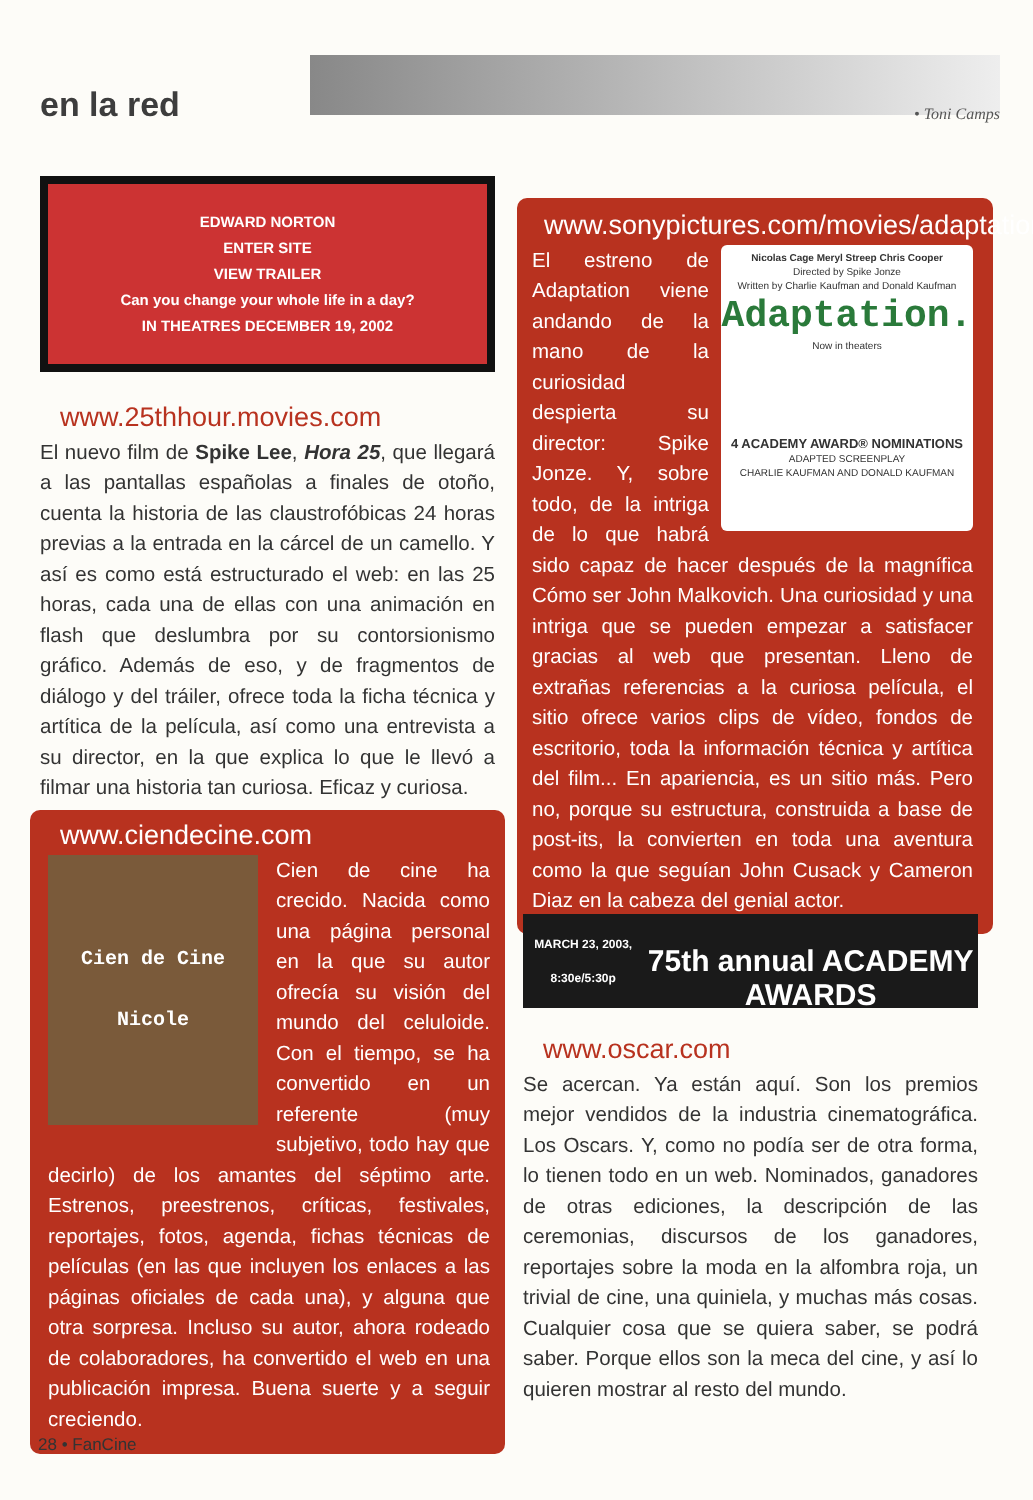en la red • Toni Camps
EDWARD NORTON
ENTER SITE
VIEW TRAILER
Can you change your whole life in a day?
IN THEATRES DECEMBER 19, 2002
www.25thhour.movies.com
El nuevo film de Spike Lee, Hora 25, que llegará a las pantallas españolas a finales de otoño, cuenta la historia de las claustrofóbicas 24 horas previas a la entrada en la cárcel de un camello. Y así es como está estructurado el web: en las 25 horas, cada una de ellas con una animación en flash que deslumbra por su contorsionismo gráfico. Además de eso, y de fragmentos de diálogo y del tráiler, ofrece toda la ficha técnica y artítica de la película, así como una entrevista a su director, en la que explica lo que le llevó a filmar una historia tan curiosa. Eficaz y curiosa.
www.ciendecine.com
Cien de Cine
Nicole
Cien de cine ha crecido. Nacida como una página personal en la que su autor ofrecía su visión del mundo del celuloide. Con el tiempo, se ha convertido en un referente (muy subjetivo, todo hay que decirlo) de los amantes del séptimo arte. Estrenos, preestrenos, críticas, festivales, reportajes, fotos, agenda, fichas técnicas de películas (en las que incluyen los enlaces a las páginas oficiales de cada una), y alguna que otra sorpresa. Incluso su autor, ahora rodeado de colaboradores, ha convertido el web en una publicación impresa. Buena suerte y a seguir creciendo.
www.sonypictures.com/movies/adaptation
Nicolas Cage Meryl Streep Chris Cooper
Directed by Spike Jonze
Written by Charlie Kaufman and Donald Kaufman
Adaptation.
Now in theaters
4 ACADEMY AWARD® NOMINATIONS
ADAPTED SCREENPLAY
CHARLIE KAUFMAN AND DONALD KAUFMAN
El estreno de Adaptation viene andando de la mano de la curiosidad despierta su director: Spike Jonze. Y, sobre todo, de la intriga de lo que habrá sido capaz de hacer después de la magnífica Cómo ser John Malkovich. Una curiosidad y una intriga que se pueden empezar a satisfacer gracias al web que presentan. Lleno de extrañas referencias a la curiosa película, el sitio ofrece varios clips de vídeo, fondos de escritorio, toda la información técnica y artítica del film... En apariencia, es un sitio más. Pero no, porque su estructura, construida a base de post-its, la convierten en toda una aventura como la que seguían John Cusack y Cameron Diaz en la cabeza del genial actor.
MARCH 23, 2003, 8:30e/5:30p
75th annual ACADEMY AWARDS
www.oscar.com
Se acercan. Ya están aquí. Son los premios mejor vendidos de la industria cinematográfica. Los Oscars. Y, como no podía ser de otra forma, lo tienen todo en un web. Nominados, ganadores de otras ediciones, la descripción de las ceremonias, discursos de los ganadores, reportajes sobre la moda en la alfombra roja, un trivial de cine, una quiniela, y muchas más cosas. Cualquier cosa que se quiera saber, se podrá saber. Porque ellos son la meca del cine, y así lo quieren mostrar al resto del mundo.
28 • FanCine